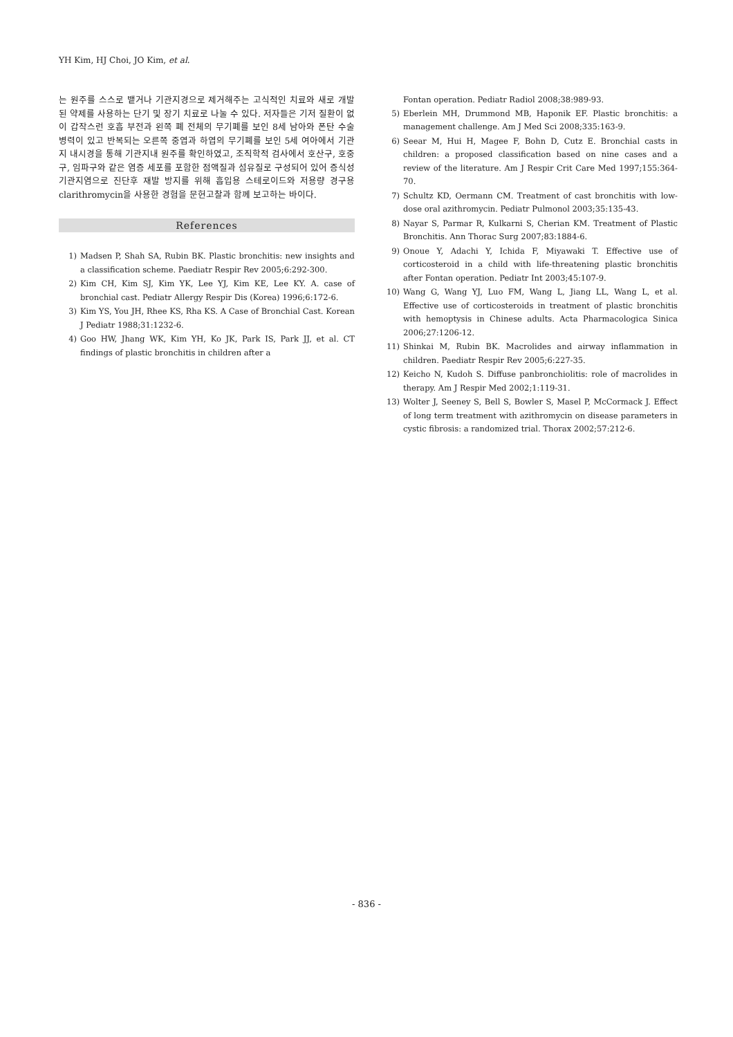YH Kim, HJ Choi, JO Kim, et al.
는 원주를 스스로 뱉거나 기관지경으로 제거해주는 고식적인 치료와 새로 개발된 약제를 사용하는 단기 및 장기 치료로 나눌 수 있다. 저자들은 기저 질환이 없이 갑작스런 호흡 부전과 왼쪽 폐 전체의 무기폐를 보인 8세 남아와 폰탄 수술 병력이 있고 반복되는 오른쪽 중엽과 하엽의 무기폐를 보인 5세 여아에서 기관지 내시경을 통해 기관지내 원주를 확인하였고, 조직학적 검사에서 호산구, 호중구, 임파구와 같은 염증 세포를 포함한 점액질과 섬유질로 구성되어 있어 증식성 기관지염으로 진단후 재발 방지를 위해 흡입용 스테로이드와 저용량 경구용 clarithromycin을 사용한 경험을 문헌고찰과 함께 보고하는 바이다.
References
1) Madsen P, Shah SA, Rubin BK. Plastic bronchitis: new insights and a classification scheme. Paediatr Respir Rev 2005;6:292-300.
2) Kim CH, Kim SJ, Kim YK, Lee YJ, Kim KE, Lee KY. A. case of bronchial cast. Pediatr Allergy Respir Dis (Korea) 1996;6:172-6.
3) Kim YS, You JH, Rhee KS, Rha KS. A Case of Bronchial Cast. Korean J Pediatr 1988;31:1232-6.
4) Goo HW, Jhang WK, Kim YH, Ko JK, Park IS, Park JJ, et al. CT findings of plastic bronchitis in children after a
Fontan operation. Pediatr Radiol 2008;38:989-93.
5) Eberlein MH, Drummond MB, Haponik EF. Plastic bronchitis: a management challenge. Am J Med Sci 2008;335:163-9.
6) Seear M, Hui H, Magee F, Bohn D, Cutz E. Bronchial casts in children: a proposed classification based on nine cases and a review of the literature. Am J Respir Crit Care Med 1997;155:364-70.
7) Schultz KD, Oermann CM. Treatment of cast bronchitis with low-dose oral azithromycin. Pediatr Pulmonol 2003;35:135-43.
8) Nayar S, Parmar R, Kulkarni S, Cherian KM. Treatment of Plastic Bronchitis. Ann Thorac Surg 2007;83:1884-6.
9) Onoue Y, Adachi Y, Ichida F, Miyawaki T. Effective use of corticosteroid in a child with life-threatening plastic bronchitis after Fontan operation. Pediatr Int 2003;45:107-9.
10) Wang G, Wang YJ, Luo FM, Wang L, Jiang LL, Wang L, et al. Effective use of corticosteroids in treatment of plastic bronchitis with hemoptysis in Chinese adults. Acta Pharmacologica Sinica 2006;27:1206-12.
11) Shinkai M, Rubin BK. Macrolides and airway inflammation in children. Paediatr Respir Rev 2005;6:227-35.
12) Keicho N, Kudoh S. Diffuse panbronchiolitis: role of macrolides in therapy. Am J Respir Med 2002;1:119-31.
13) Wolter J, Seeney S, Bell S, Bowler S, Masel P, McCormack J. Effect of long term treatment with azithromycin on disease parameters in cystic fibrosis: a randomized trial. Thorax 2002;57:212-6.
- 836 -